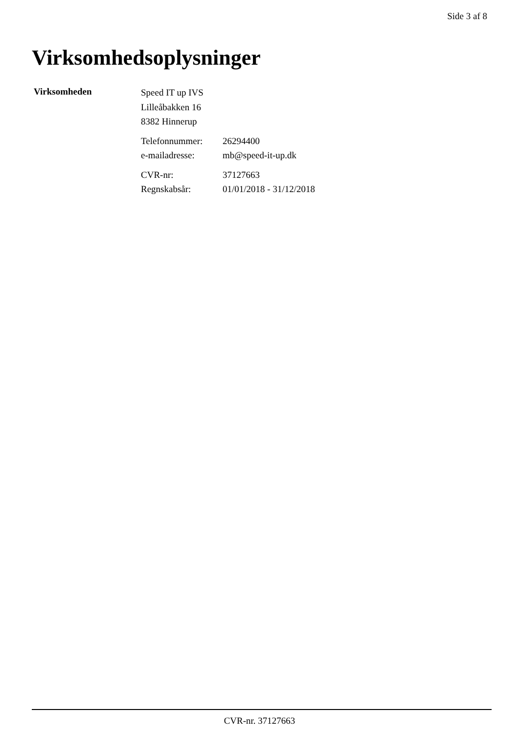Side 3 af 8
Virksomhedsoplysninger
Virksomheden
Speed IT up IVS
Lilleåbakken 16
8382 Hinnerup
| Telefonnummer: | 26294400 |
| e-mailadresse: | mb@speed-it-up.dk |
| CVR-nr: | 37127663 |
| Regnskabsår: | 01/01/2018 - 31/12/2018 |
CVR-nr. 37127663